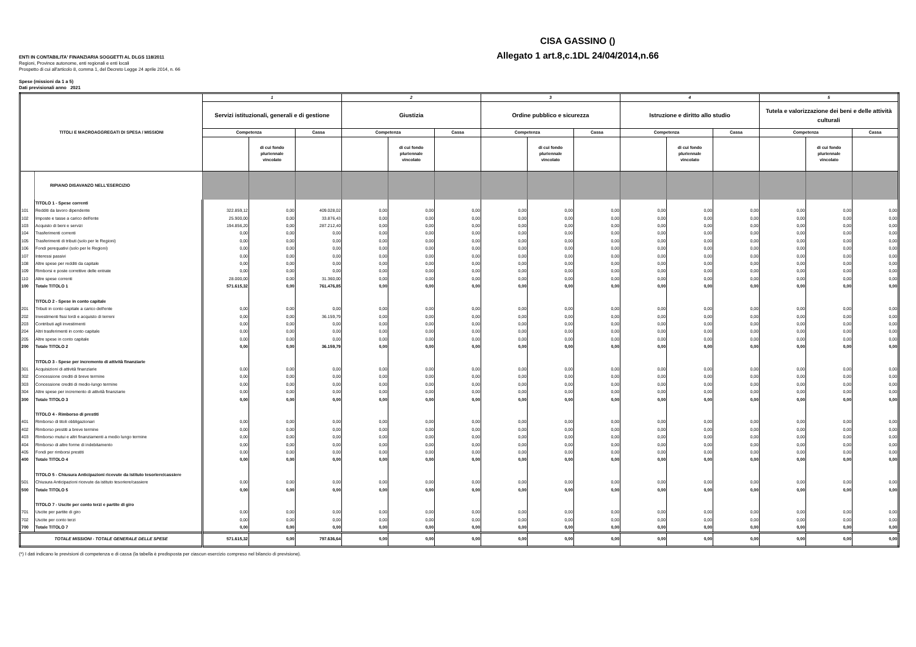CISA GASSINO ()
Allegato 1 art.8,c.1DL 24/04/2014,n.66
ENTI IN CONTABILITA' FINANZIARIA SOGGETTI AL DLGS 118/2011
Regioni, Province autonome, enti regionali e enti locali
Prospetto di cui all'articolo 8, comma 1, del Decreto Legge 24 aprile 2014, n. 66
Spese (missioni da 1 a 5)
Dati previsionali anno 2021
| TITOLI E MACROAGGREGATI DI SPESA / MISSIONI | | 1 | | | 2 | | | 3 | | | 4 | | | 5 | | |
| --- | --- | --- | --- | --- | --- | --- | --- | --- | --- | --- | --- | --- | --- | --- | --- | --- |
| | | Servizi istituzionali, generali e di gestione | | | Giustizia | | | Ordine pubblico e sicurezza | | | Istruzione e diritto allo studio | | | Tutela e valorizzazione dei beni e delle attività culturali | | |
| | | Competenza | | Cassa | Competenza | | Cassa | Competenza | | Cassa | Competenza | | Cassa | Competenza | | Cassa |
| | | | di cui fondo pluriennale vincolato | | | di cui fondo pluriennale vincolato | | | di cui fondo pluriennale vincolato | | | di cui fondo pluriennale vincolato | | | di cui fondo pluriennale vincolato | |
| | RIPIANO DISAVANZO NELL'ESERCIZIO | | | | | | | | | | | | | | | |
| | TITOLO 1 - Spese correnti | | | | | | | | | | | | | | | |
| 101 | Redditi da lavoro dipendente | 322.859,12 | 0,00 | 409.028,02 | 0,00 | 0,00 | 0,00 | 0,00 | 0,00 | 0,00 | 0,00 | 0,00 | 0,00 | 0,00 | 0,00 | 0,00 |
| 102 | Imposte e tasse a carico dell'ente | 25.900,00 | 0,00 | 33.876,43 | 0,00 | 0,00 | 0,00 | 0,00 | 0,00 | 0,00 | 0,00 | 0,00 | 0,00 | 0,00 | 0,00 | 0,00 |
| 103 | Acquisto di beni e servizi | 194.856,20 | 0,00 | 287.212,40 | 0,00 | 0,00 | 0,00 | 0,00 | 0,00 | 0,00 | 0,00 | 0,00 | 0,00 | 0,00 | 0,00 | 0,00 |
| 104 | Trasferimenti correnti | 0,00 | 0,00 | 0,00 | 0,00 | 0,00 | 0,00 | 0,00 | 0,00 | 0,00 | 0,00 | 0,00 | 0,00 | 0,00 | 0,00 | 0,00 |
| 105 | Trasferimenti di tributi (solo per le Regioni) | 0,00 | 0,00 | 0,00 | 0,00 | 0,00 | 0,00 | 0,00 | 0,00 | 0,00 | 0,00 | 0,00 | 0,00 | 0,00 | 0,00 | 0,00 |
| 106 | Fondi perequativi (solo per le Regioni) | 0,00 | 0,00 | 0,00 | 0,00 | 0,00 | 0,00 | 0,00 | 0,00 | 0,00 | 0,00 | 0,00 | 0,00 | 0,00 | 0,00 | 0,00 |
| 107 | Interessi passivi | 0,00 | 0,00 | 0,00 | 0,00 | 0,00 | 0,00 | 0,00 | 0,00 | 0,00 | 0,00 | 0,00 | 0,00 | 0,00 | 0,00 | 0,00 |
| 108 | Altre spese per redditi da capitale | 0,00 | 0,00 | 0,00 | 0,00 | 0,00 | 0,00 | 0,00 | 0,00 | 0,00 | 0,00 | 0,00 | 0,00 | 0,00 | 0,00 | 0,00 |
| 109 | Rimborsi e poste correttive delle entrate | 0,00 | 0,00 | 0,00 | 0,00 | 0,00 | 0,00 | 0,00 | 0,00 | 0,00 | 0,00 | 0,00 | 0,00 | 0,00 | 0,00 | 0,00 |
| 110 | Altre spese correnti | 28.000,00 | 0,00 | 31.360,00 | 0,00 | 0,00 | 0,00 | 0,00 | 0,00 | 0,00 | 0,00 | 0,00 | 0,00 | 0,00 | 0,00 | 0,00 |
| 100 | Totale TITOLO 1 | 571.615,32 | 0,00 | 761.476,85 | 0,00 | 0,00 | 0,00 | 0,00 | 0,00 | 0,00 | 0,00 | 0,00 | 0,00 | 0,00 | 0,00 | 0,00 |
| | TITOLO 2 - Spese in conto capitale | | | | | | | | | | | | | | | |
| 201 | Tributi in conto capitale a carico dell'ente | 0,00 | 0,00 | 0,00 | 0,00 | 0,00 | 0,00 | 0,00 | 0,00 | 0,00 | 0,00 | 0,00 | 0,00 | 0,00 | 0,00 | 0,00 |
| 202 | Investimenti fissi lordi e acquisto di terreni | 0,00 | 0,00 | 36.159,79 | 0,00 | 0,00 | 0,00 | 0,00 | 0,00 | 0,00 | 0,00 | 0,00 | 0,00 | 0,00 | 0,00 | 0,00 |
| 203 | Contributi agli investimenti | 0,00 | 0,00 | 0,00 | 0,00 | 0,00 | 0,00 | 0,00 | 0,00 | 0,00 | 0,00 | 0,00 | 0,00 | 0,00 | 0,00 | 0,00 |
| 204 | Altri trasferimenti in conto capitale | 0,00 | 0,00 | 0,00 | 0,00 | 0,00 | 0,00 | 0,00 | 0,00 | 0,00 | 0,00 | 0,00 | 0,00 | 0,00 | 0,00 | 0,00 |
| 205 | Altre spese in conto capitale | 0,00 | 0,00 | 0,00 | 0,00 | 0,00 | 0,00 | 0,00 | 0,00 | 0,00 | 0,00 | 0,00 | 0,00 | 0,00 | 0,00 | 0,00 |
| 200 | Totale TITOLO 2 | 0,00 | 0,00 | 36.159,79 | 0,00 | 0,00 | 0,00 | 0,00 | 0,00 | 0,00 | 0,00 | 0,00 | 0,00 | 0,00 | 0,00 | 0,00 |
| | TITOLO 3 - Spese per incremento di attività finanziarie | | | | | | | | | | | | | | | |
| 301 | Acquisizioni di attività finanziarie | 0,00 | 0,00 | 0,00 | 0,00 | 0,00 | 0,00 | 0,00 | 0,00 | 0,00 | 0,00 | 0,00 | 0,00 | 0,00 | 0,00 | 0,00 |
| 302 | Concessione crediti di breve termine | 0,00 | 0,00 | 0,00 | 0,00 | 0,00 | 0,00 | 0,00 | 0,00 | 0,00 | 0,00 | 0,00 | 0,00 | 0,00 | 0,00 | 0,00 |
| 303 | Concessione crediti di medio-lungo termine | 0,00 | 0,00 | 0,00 | 0,00 | 0,00 | 0,00 | 0,00 | 0,00 | 0,00 | 0,00 | 0,00 | 0,00 | 0,00 | 0,00 | 0,00 |
| 304 | Altre spese per incremento di attività finanziarie | 0,00 | 0,00 | 0,00 | 0,00 | 0,00 | 0,00 | 0,00 | 0,00 | 0,00 | 0,00 | 0,00 | 0,00 | 0,00 | 0,00 | 0,00 |
| 300 | Totale TITOLO 3 | 0,00 | 0,00 | 0,00 | 0,00 | 0,00 | 0,00 | 0,00 | 0,00 | 0,00 | 0,00 | 0,00 | 0,00 | 0,00 | 0,00 | 0,00 |
| | TITOLO 4 - Rimborso di prestiti | | | | | | | | | | | | | | | |
| 401 | Rimborso di titoli obbligazionari | 0,00 | 0,00 | 0,00 | 0,00 | 0,00 | 0,00 | 0,00 | 0,00 | 0,00 | 0,00 | 0,00 | 0,00 | 0,00 | 0,00 | 0,00 |
| 402 | Rimborso prestiti a breve termine | 0,00 | 0,00 | 0,00 | 0,00 | 0,00 | 0,00 | 0,00 | 0,00 | 0,00 | 0,00 | 0,00 | 0,00 | 0,00 | 0,00 | 0,00 |
| 403 | Rimborso mutui e altri finanziamenti a medio lungo termine | 0,00 | 0,00 | 0,00 | 0,00 | 0,00 | 0,00 | 0,00 | 0,00 | 0,00 | 0,00 | 0,00 | 0,00 | 0,00 | 0,00 | 0,00 |
| 404 | Rimborso di altre forme di indebitamento | 0,00 | 0,00 | 0,00 | 0,00 | 0,00 | 0,00 | 0,00 | 0,00 | 0,00 | 0,00 | 0,00 | 0,00 | 0,00 | 0,00 | 0,00 |
| 405 | Fondi per rimborsi prestiti | 0,00 | 0,00 | 0,00 | 0,00 | 0,00 | 0,00 | 0,00 | 0,00 | 0,00 | 0,00 | 0,00 | 0,00 | 0,00 | 0,00 | 0,00 |
| 400 | Totale TITOLO 4 | 0,00 | 0,00 | 0,00 | 0,00 | 0,00 | 0,00 | 0,00 | 0,00 | 0,00 | 0,00 | 0,00 | 0,00 | 0,00 | 0,00 | 0,00 |
| | TITOLO 5 - Chiusura Anticipazioni ricevute da istituto tesoriere/cassiere | | | | | | | | | | | | | | | |
| 501 | Chiusura Anticipazioni ricevute da istituto tesoriere/cassiere | 0,00 | 0,00 | 0,00 | 0,00 | 0,00 | 0,00 | 0,00 | 0,00 | 0,00 | 0,00 | 0,00 | 0,00 | 0,00 | 0,00 | 0,00 |
| 500 | Totale TITOLO 5 | 0,00 | 0,00 | 0,00 | 0,00 | 0,00 | 0,00 | 0,00 | 0,00 | 0,00 | 0,00 | 0,00 | 0,00 | 0,00 | 0,00 | 0,00 |
| | TITOLO 7 - Uscite per conto terzi e partite di giro | | | | | | | | | | | | | | | |
| 701 | Uscite per partite di giro | 0,00 | 0,00 | 0,00 | 0,00 | 0,00 | 0,00 | 0,00 | 0,00 | 0,00 | 0,00 | 0,00 | 0,00 | 0,00 | 0,00 | 0,00 |
| 702 | Uscite per conto terzi | 0,00 | 0,00 | 0,00 | 0,00 | 0,00 | 0,00 | 0,00 | 0,00 | 0,00 | 0,00 | 0,00 | 0,00 | 0,00 | 0,00 | 0,00 |
| 700 | Totale TITOLO 7 | 0,00 | 0,00 | 0,00 | 0,00 | 0,00 | 0,00 | 0,00 | 0,00 | 0,00 | 0,00 | 0,00 | 0,00 | 0,00 | 0,00 | 0,00 |
| TOTALE MISSIONI - TOTALE GENERALE DELLE SPESE | | 571.615,32 | 0,00 | 797.636,64 | 0,00 | 0,00 | 0,00 | 0,00 | 0,00 | 0,00 | 0,00 | 0,00 | 0,00 | 0,00 | 0,00 | 0,00 |
(*) I dati indicano le previsioni di competenza e di cassa (la tabella è predisposta per ciascun esercizio compreso nel bilancio di previsione).